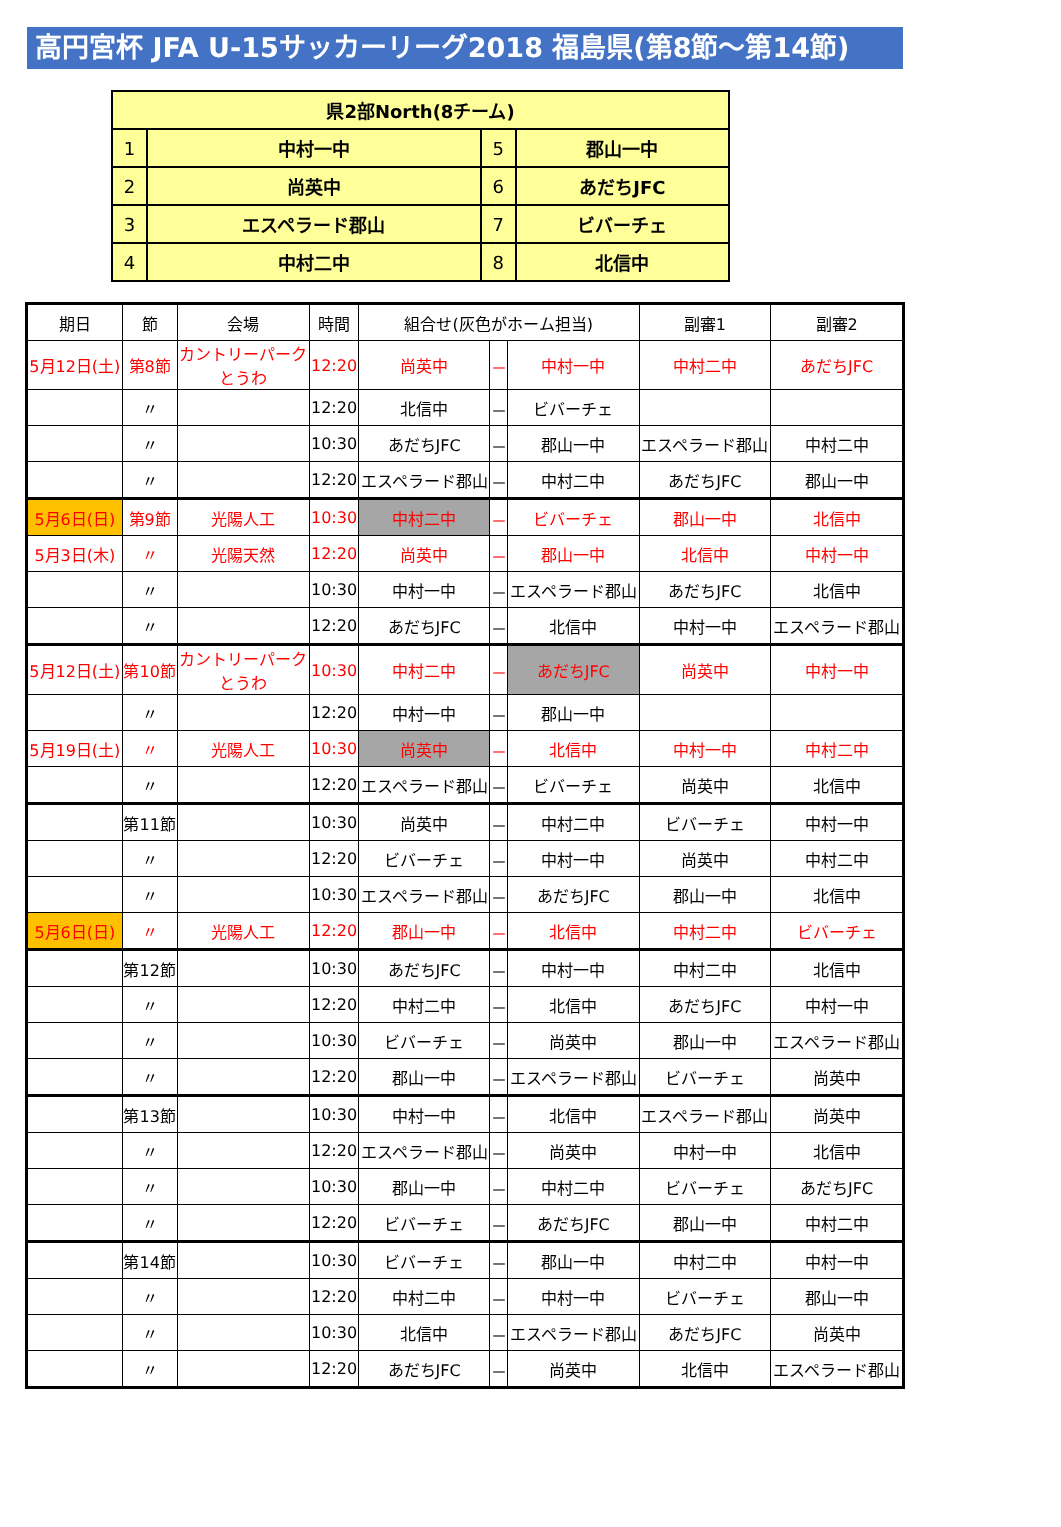高円宮杯 JFA U-15サッカーリーグ2018 福島県(第8節～第14節)
| 県2部North(8チーム) | | | |
| 1 | 中村一中 | 5 | 郡山一中 |
| 2 | 尚英中 | 6 | あだちJFC |
| 3 | エスペラード郡山 | 7 | ビバーチェ |
| 4 | 中村二中 | 8 | 北信中 |
| 期日 | 節 | 会場 | 時間 | 組合せ(灰色がホーム担当) | | | 副審1 | 副審2 |
| --- | --- | --- | --- | --- | --- | --- | --- | --- |
| 5月12日(土) | 第8節 | カントリーパーク とうわ | 12:20 | 尚英中 | － | 中村一中 | 中村二中 | あだちJFC |
| | 〃 | | 12:20 | 北信中 | － | ビバーチェ | | |
| | 〃 | | 10:30 | あだちJFC | － | 郡山一中 | エスペラード郡山 | 中村二中 |
| | 〃 | | 12:20 | エスペラード郡山 | － | 中村二中 | あだちJFC | 郡山一中 |
| 5月6日(日) | 第9節 | 光陽人工 | 10:30 | 中村二中 | － | ビバーチェ | 郡山一中 | 北信中 |
| 5月3日(木) | 〃 | 光陽天然 | 12:20 | 尚英中 | － | 郡山一中 | 北信中 | 中村一中 |
| | 〃 | | 10:30 | 中村一中 | － | エスペラード郡山 | あだちJFC | 北信中 |
| | 〃 | | 12:20 | あだちJFC | － | 北信中 | 中村一中 | エスペラード郡山 |
| 5月12日(土) | 第10節 | カントリーパーク とうわ | 10:30 | 中村二中 | － | あだちJFC | 尚英中 | 中村一中 |
| | 〃 | | 12:20 | 中村一中 | － | 郡山一中 | | |
| 5月19日(土) | 〃 | 光陽人工 | 10:30 | 尚英中 | － | 北信中 | 中村一中 | 中村二中 |
| | 〃 | | 12:20 | エスペラード郡山 | － | ビバーチェ | 尚英中 | 北信中 |
| | 第11節 | | 10:30 | 尚英中 | － | 中村二中 | ビバーチェ | 中村一中 |
| | 〃 | | 12:20 | ビバーチェ | － | 中村一中 | 尚英中 | 中村二中 |
| | 〃 | | 10:30 | エスペラード郡山 | － | あだちJFC | 郡山一中 | 北信中 |
| 5月6日(日) | 〃 | 光陽人工 | 12:20 | 郡山一中 | － | 北信中 | 中村二中 | ビバーチェ |
| | 第12節 | | 10:30 | あだちJFC | － | 中村一中 | 中村二中 | 北信中 |
| | 〃 | | 12:20 | 中村二中 | － | 北信中 | あだちJFC | 中村一中 |
| | 〃 | | 10:30 | ビバーチェ | － | 尚英中 | 郡山一中 | エスペラード郡山 |
| | 〃 | | 12:20 | 郡山一中 | － | エスペラード郡山 | ビバーチェ | 尚英中 |
| | 第13節 | | 10:30 | 中村一中 | － | 北信中 | エスペラード郡山 | 尚英中 |
| | 〃 | | 12:20 | エスペラード郡山 | － | 尚英中 | 中村一中 | 北信中 |
| | 〃 | | 10:30 | 郡山一中 | － | 中村二中 | ビバーチェ | あだちJFC |
| | 〃 | | 12:20 | ビバーチェ | － | あだちJFC | 郡山一中 | 中村二中 |
| | 第14節 | | 10:30 | ビバーチェ | － | 郡山一中 | 中村二中 | 中村一中 |
| | 〃 | | 12:20 | 中村二中 | － | 中村一中 | ビバーチェ | 郡山一中 |
| | 〃 | | 10:30 | 北信中 | － | エスペラード郡山 | あだちJFC | 尚英中 |
| | 〃 | | 12:20 | あだちJFC | － | 尚英中 | 北信中 | エスペラード郡山 |